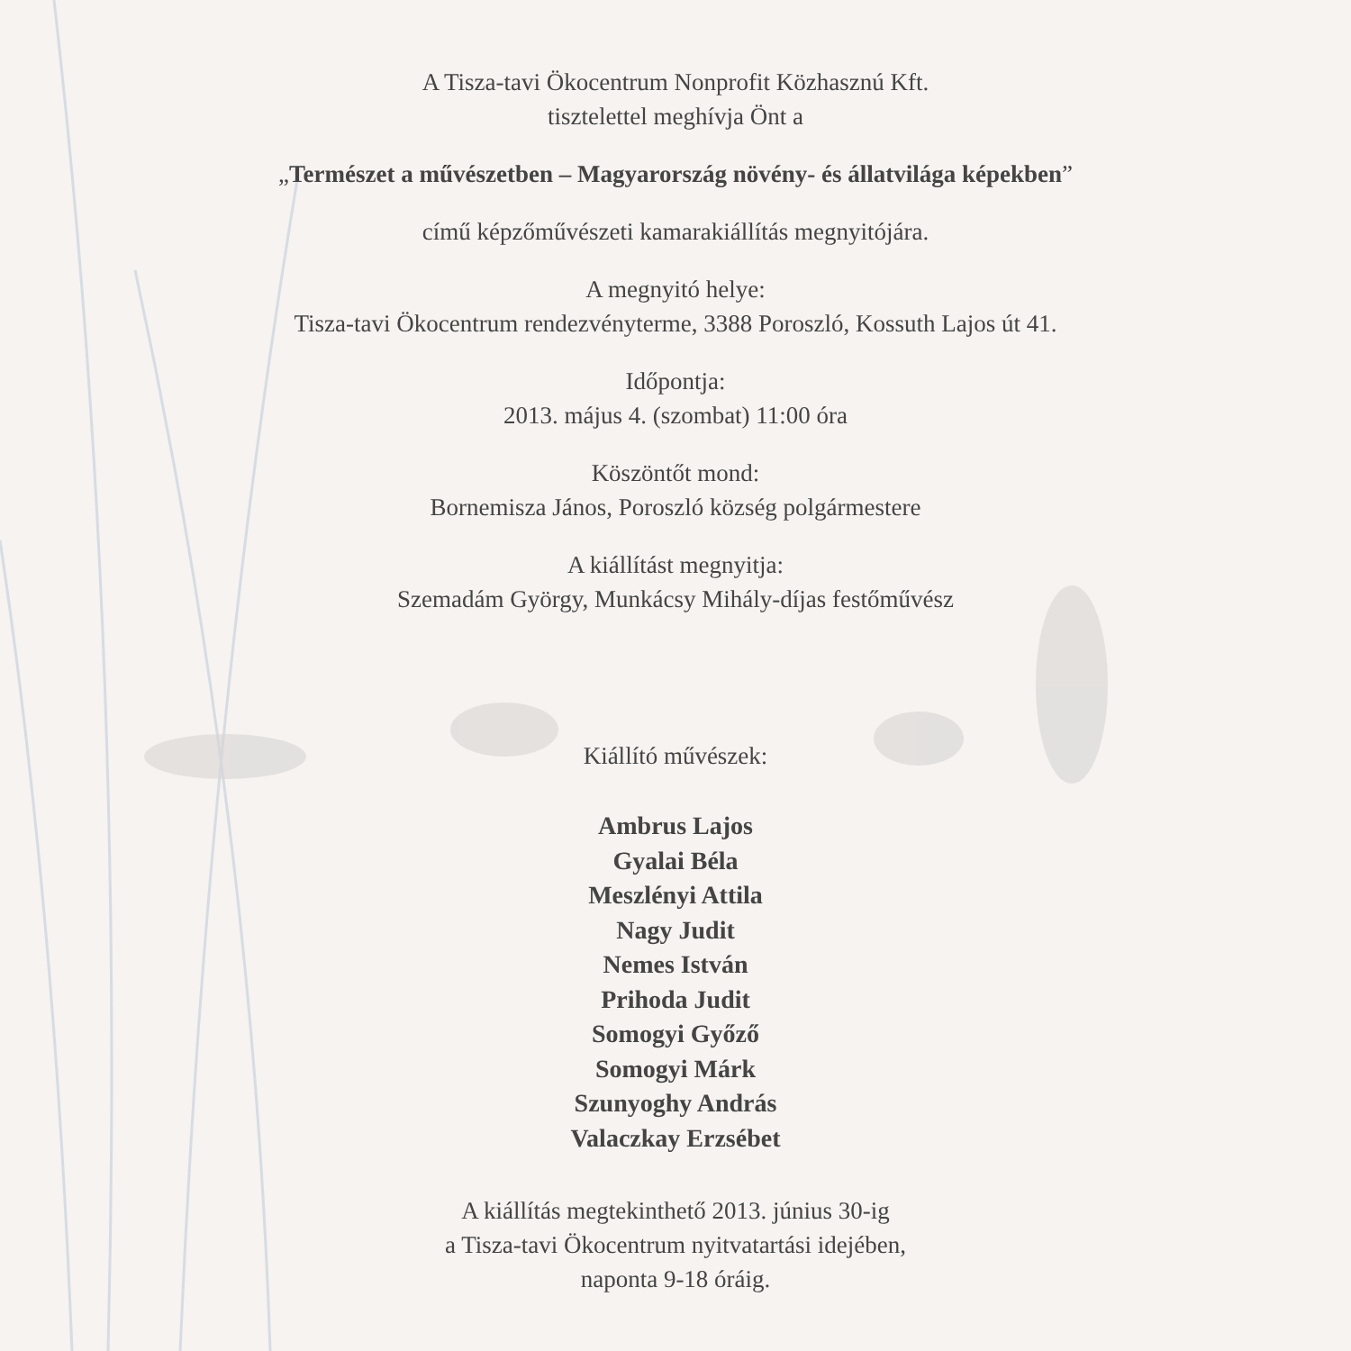A Tisza-tavi Ökocentrum Nonprofit Közhasznú Kft.
tisztelettel meghívja Önt a
„Természet a művészetben – Magyarország növény- és állatvilága képekben”
című képzőművészeti kamarakiállítás megnyitójára.
A megnyitó helye:
Tisza-tavi Ökocentrum rendezvényterme, 3388 Poroszló, Kossuth Lajos út 41.
Időpontja:
2013. május 4. (szombat) 11:00 óra
Köszöntőt mond:
Bornemisza János, Poroszló község polgármestere
A kiállítást megnyitja:
Szemadám György, Munkácsy Mihály-díjas festőművész
Kiállító művészek:
Ambrus Lajos
Gyalai Béla
Meszlényi Attila
Nagy Judit
Nemes István
Prihoda Judit
Somogyi Győző
Somogyi Márk
Szunyoghy András
Valaczkay Erzsébet
A kiállítás megtekinthető 2013. június 30-ig
a Tisza-tavi Ökocentrum nyitvatartási idejében,
naponta 9-18 óráig.